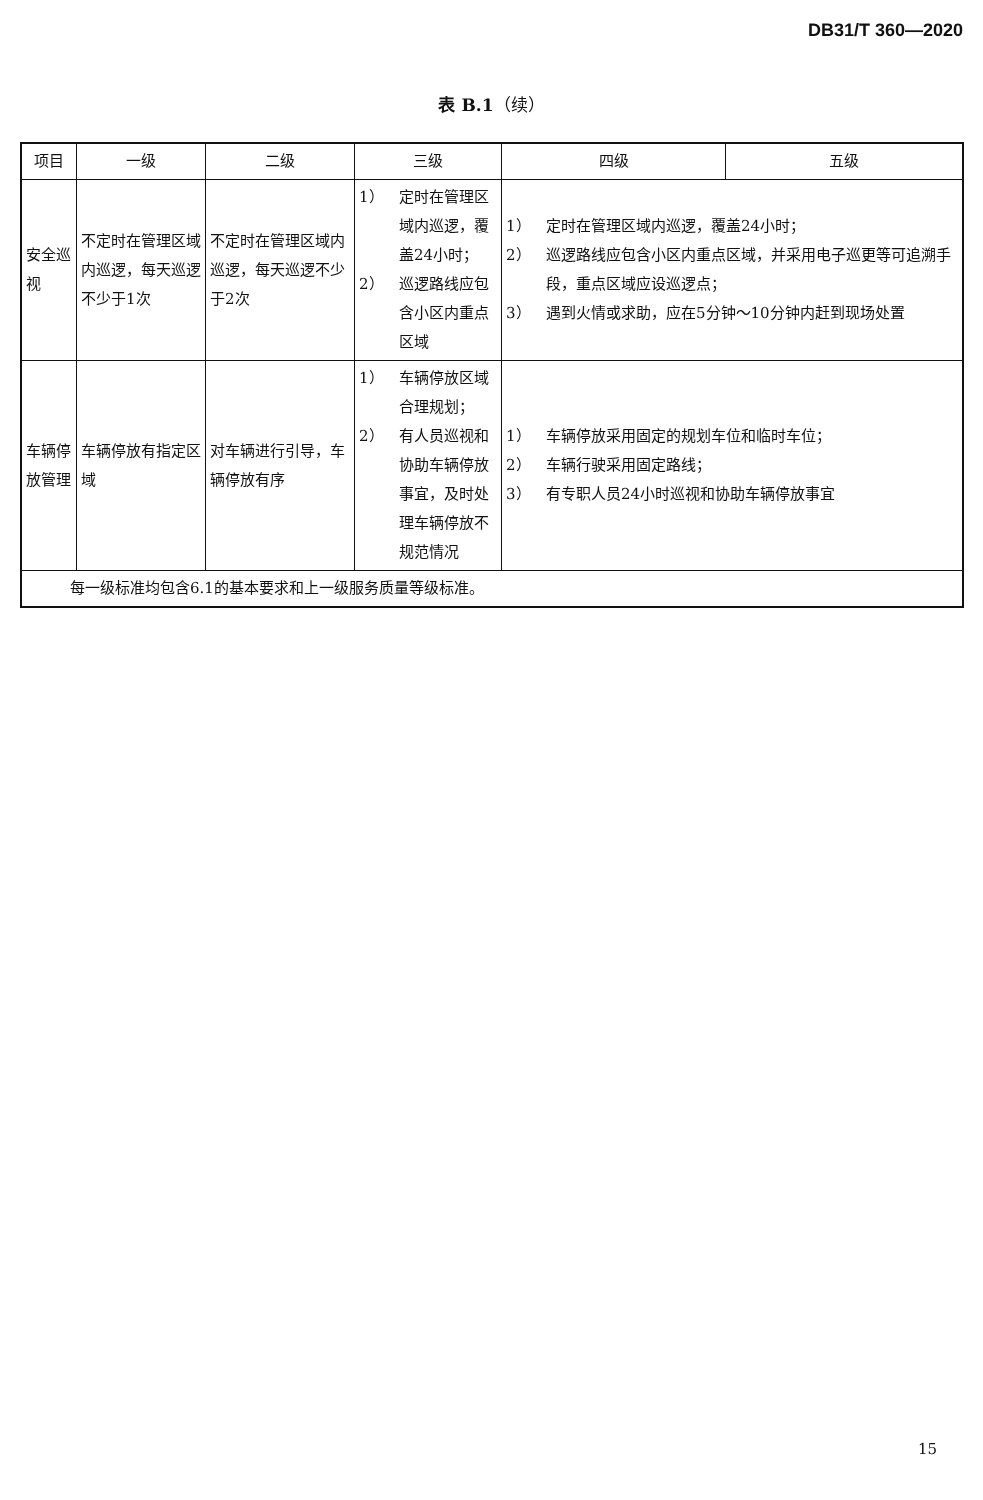DB31/T 360—2020
表 B.1（续）
| 项目 | 一级 | 二级 | 三级 | 四级 | 五级 |
| --- | --- | --- | --- | --- | --- |
| 安全巡视 | 不定时在管理区域内巡逻，每天巡逻不少于1次 | 不定时在管理区域内巡逻，每天巡逻不少于2次 | 1） 定时在管理区域内巡逻，覆盖24小时； 2） 巡逻路线应包含小区内重点区域 | 1） 定时在管理区域内巡逻，覆盖24小时； 2） 巡逻路线应包含小区内重点区域，并采用电子巡更等可追溯手段，重点区域应设巡逻点； 3） 遇到火情或求助，应在5分钟～10分钟内赶到现场处置 | |
| 车辆停放管理 | 车辆停放有指定区域 | 对车辆进行引导，车辆停放有序 | 1） 车辆停放区域合理规划； 2） 有人员巡视和协助车辆停放事宜，及时处理车辆停放不规范情况 | 1） 车辆停放采用固定的规划车位和临时车位； 2） 车辆行驶采用固定路线； 3） 有专职人员24小时巡视和协助车辆停放事宜 | |
| 每一级标准均包含6.1的基本要求和上一级服务质量等级标准。 | | | | | |
15